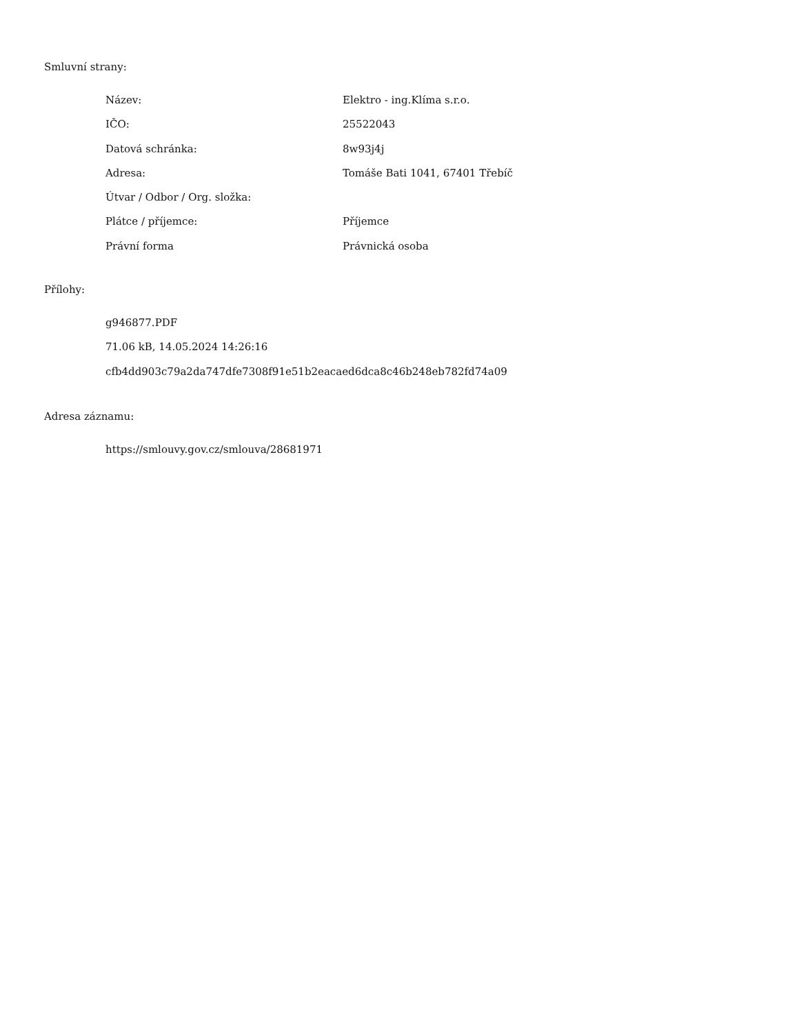Smluvní strany:
| Název: | Elektro - ing.Klíma s.r.o. |
| IČO: | 25522043 |
| Datová schránka: | 8w93j4j |
| Adresa: | Tomáše Bati 1041, 67401 Třebíč |
| Útvar / Odbor / Org. složka: | |
| Plátce / příjemce: | Příjemce |
| Právní forma | Právnická osoba |
Přílohy:
g946877.PDF
71.06 kB, 14.05.2024 14:26:16
cfb4dd903c79a2da747dfe7308f91e51b2eacaed6dca8c46b248eb782fd74a09
Adresa záznamu:
https://smlouvy.gov.cz/smlouva/28681971